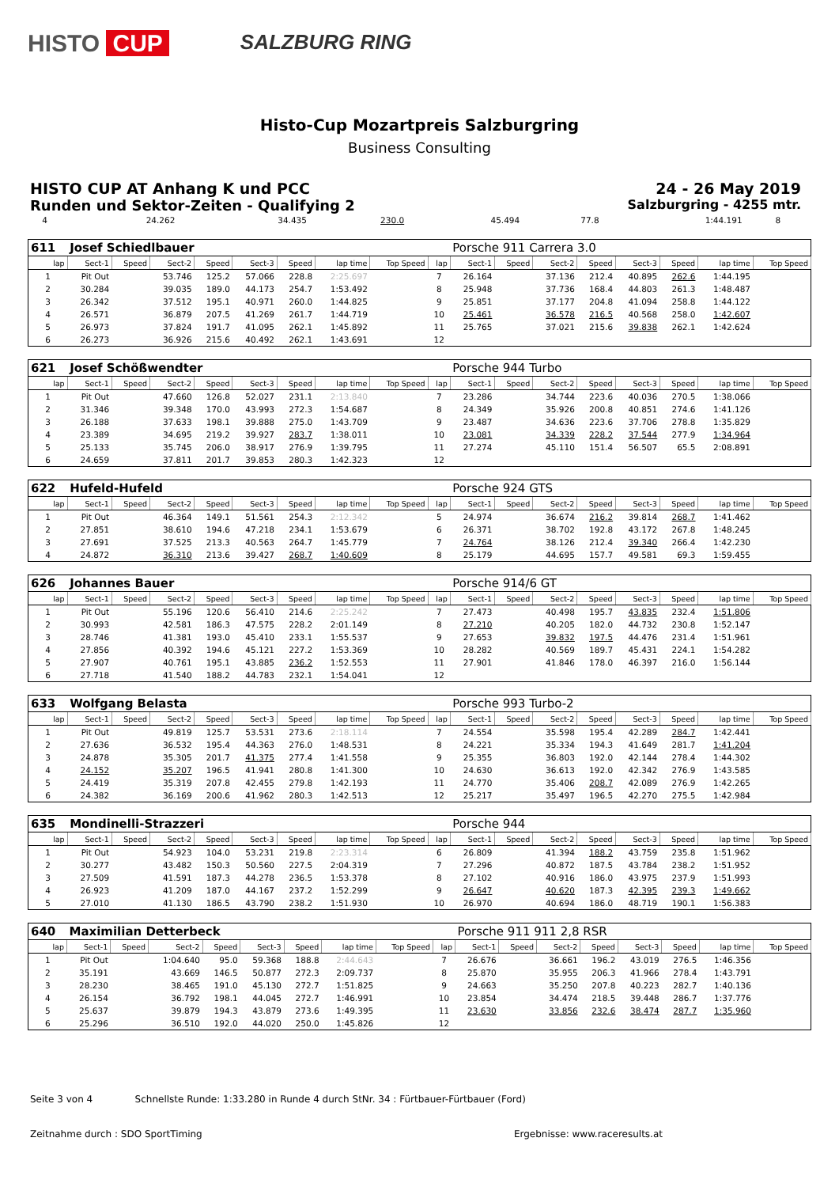HISTO CUP
SALZBURG RING
Histo-Cup Mozartpreis Salzburgring
Business Consulting
HISTO CUP AT Anhang K und PCC 24 - 26 May 2019
Runden und Sektor-Zeiten - Qualifying 2
Salzburgring - 4255 mtr.
| 4 | 24.262 | | 34.435 | 230.0 | 45.494 | 77.8 | 1:44.191 | | 8 | |
| 611 | Josef Schiedlbauer | | | | | | | | | Porsche 911 Carrera 3.0 | | | | | | | |
| lap | Sect-1 | Speed | Sect-2 | Speed | Sect-3 | Speed | lap time | Top Speed | lap | Sect-1 | Speed | Sect-2 | Speed | Sect-3 | Speed | lap time | Top Speed |
| 1 | Pit Out | | 53.746 | 125.2 | 57.066 | 228.8 | 2:25.697 | | 7 | 26.164 | | 37.136 | 212.4 | 40.895 | 262.6 | 1:44.195 | |
| 2 | 30.284 | | 39.035 | 189.0 | 44.173 | 254.7 | 1:53.492 | | 8 | 25.948 | | 37.736 | 168.4 | 44.803 | 261.3 | 1:48.487 | |
| 3 | 26.342 | | 37.512 | 195.1 | 40.971 | 260.0 | 1:44.825 | | 9 | 25.851 | | 37.177 | 204.8 | 41.094 | 258.8 | 1:44.122 | |
| 4 | 26.571 | | 36.879 | 207.5 | 41.269 | 261.7 | 1:44.719 | | 10 | 25.461 | | 36.578 | 216.5 | 40.568 | 258.0 | 1:42.607 | |
| 5 | 26.973 | | 37.824 | 191.7 | 41.095 | 262.1 | 1:45.892 | | 11 | 25.765 | | 37.021 | 215.6 | 39.838 | 262.1 | 1:42.624 | |
| 6 | 26.273 | | 36.926 | 215.6 | 40.492 | 262.1 | 1:43.691 | | 12 | | | | | | | | |
| 621 | Josef Schößwendter | | | | | | | | | Porsche 944 Turbo | | | | | | | |
| lap | Sect-1 | Speed | Sect-2 | Speed | Sect-3 | Speed | lap time | Top Speed | lap | Sect-1 | Speed | Sect-2 | Speed | Sect-3 | Speed | lap time | Top Speed |
| 1 | Pit Out | | 47.660 | 126.8 | 52.027 | 231.1 | 2:13.840 | | 7 | 23.286 | | 34.744 | 223.6 | 40.036 | 270.5 | 1:38.066 | |
| 2 | 31.346 | | 39.348 | 170.0 | 43.993 | 272.3 | 1:54.687 | | 8 | 24.349 | | 35.926 | 200.8 | 40.851 | 274.6 | 1:41.126 | |
| 3 | 26.188 | | 37.633 | 198.1 | 39.888 | 275.0 | 1:43.709 | | 9 | 23.487 | | 34.636 | 223.6 | 37.706 | 278.8 | 1:35.829 | |
| 4 | 23.389 | | 34.695 | 219.2 | 39.927 | 283.7 | 1:38.011 | | 10 | 23.081 | | 34.339 | 228.2 | 37.544 | 277.9 | 1:34.964 | |
| 5 | 25.133 | | 35.745 | 206.0 | 38.917 | 276.9 | 1:39.795 | | 11 | 27.274 | | 45.110 | 151.4 | 56.507 | 65.5 | 2:08.891 | |
| 6 | 24.659 | | 37.811 | 201.7 | 39.853 | 280.3 | 1:42.323 | | 12 | | | | | | | | |
| 622 | Hufeld-Hufeld | | | | | | | | | Porsche 924 GTS | | | | | | | |
| lap | Sect-1 | Speed | Sect-2 | Speed | Sect-3 | Speed | lap time | Top Speed | lap | Sect-1 | Speed | Sect-2 | Speed | Sect-3 | Speed | lap time | Top Speed |
| 1 | Pit Out | | 46.364 | 149.1 | 51.561 | 254.3 | 2:12.342 | | 5 | 24.974 | | 36.674 | 216.2 | 39.814 | 268.7 | 1:41.462 | |
| 2 | 27.851 | | 38.610 | 194.6 | 47.218 | 234.1 | 1:53.679 | | 6 | 26.371 | | 38.702 | 192.8 | 43.172 | 267.8 | 1:48.245 | |
| 3 | 27.691 | | 37.525 | 213.3 | 40.563 | 264.7 | 1:45.779 | | 7 | 24.764 | | 38.126 | 212.4 | 39.340 | 266.4 | 1:42.230 | |
| 4 | 24.872 | | 36.310 | 213.6 | 39.427 | 268.7 | 1:40.609 | | 8 | 25.179 | | 44.695 | 157.7 | 49.581 | 69.3 | 1:59.455 | |
| 626 | Johannes Bauer | | | | | | | | | Porsche 914/6 GT | | | | | | | |
| lap | Sect-1 | Speed | Sect-2 | Speed | Sect-3 | Speed | lap time | Top Speed | lap | Sect-1 | Speed | Sect-2 | Speed | Sect-3 | Speed | lap time | Top Speed |
| 1 | Pit Out | | 55.196 | 120.6 | 56.410 | 214.6 | 2:25.242 | | 7 | 27.473 | | 40.498 | 195.7 | 43.835 | 232.4 | 1:51.806 | |
| 2 | 30.993 | | 42.581 | 186.3 | 47.575 | 228.2 | 2:01.149 | | 8 | 27.210 | | 40.205 | 182.0 | 44.732 | 230.8 | 1:52.147 | |
| 3 | 28.746 | | 41.381 | 193.0 | 45.410 | 233.1 | 1:55.537 | | 9 | 27.653 | | 39.832 | 197.5 | 44.476 | 231.4 | 1:51.961 | |
| 4 | 27.856 | | 40.392 | 194.6 | 45.121 | 227.2 | 1:53.369 | | 10 | 28.282 | | 40.569 | 189.7 | 45.431 | 224.1 | 1:54.282 | |
| 5 | 27.907 | | 40.761 | 195.1 | 43.885 | 236.2 | 1:52.553 | | 11 | 27.901 | | 41.846 | 178.0 | 46.397 | 216.0 | 1:56.144 | |
| 6 | 27.718 | | 41.540 | 188.2 | 44.783 | 232.1 | 1:54.041 | | 12 | | | | | | | | |
| 633 | Wolfgang Belasta | | | | | | | | | Porsche 993 Turbo-2 | | | | | | | |
| lap | Sect-1 | Speed | Sect-2 | Speed | Sect-3 | Speed | lap time | Top Speed | lap | Sect-1 | Speed | Sect-2 | Speed | Sect-3 | Speed | lap time | Top Speed |
| 1 | Pit Out | | 49.819 | 125.7 | 53.531 | 273.6 | 2:18.114 | | 7 | 24.554 | | 35.598 | 195.4 | 42.289 | 284.7 | 1:42.441 | |
| 2 | 27.636 | | 36.532 | 195.4 | 44.363 | 276.0 | 1:48.531 | | 8 | 24.221 | | 35.334 | 194.3 | 41.649 | 281.7 | 1:41.204 | |
| 3 | 24.878 | | 35.305 | 201.7 | 41.375 | 277.4 | 1:41.558 | | 9 | 25.355 | | 36.803 | 192.0 | 42.144 | 278.4 | 1:44.302 | |
| 4 | 24.152 | | 35.207 | 196.5 | 41.941 | 280.8 | 1:41.300 | | 10 | 24.630 | | 36.613 | 192.0 | 42.342 | 276.9 | 1:43.585 | |
| 5 | 24.419 | | 35.319 | 207.8 | 42.455 | 279.8 | 1:42.193 | | 11 | 24.770 | | 35.406 | 208.7 | 42.089 | 276.9 | 1:42.265 | |
| 6 | 24.382 | | 36.169 | 200.6 | 41.962 | 280.3 | 1:42.513 | | 12 | 25.217 | | 35.497 | 196.5 | 42.270 | 275.5 | 1:42.984 | |
| 635 | Mondinelli-Strazzeri | | | | | | | | | Porsche 944 | | | | | | | |
| lap | Sect-1 | Speed | Sect-2 | Speed | Sect-3 | Speed | lap time | Top Speed | lap | Sect-1 | Speed | Sect-2 | Speed | Sect-3 | Speed | lap time | Top Speed |
| 1 | Pit Out | | 54.923 | 104.0 | 53.231 | 219.8 | 2:23.314 | | 6 | 26.809 | | 41.394 | 188.2 | 43.759 | 235.8 | 1:51.962 | |
| 2 | 30.277 | | 43.482 | 150.3 | 50.560 | 227.5 | 2:04.319 | | 7 | 27.296 | | 40.872 | 187.5 | 43.784 | 238.2 | 1:51.952 | |
| 3 | 27.509 | | 41.591 | 187.3 | 44.278 | 236.5 | 1:53.378 | | 8 | 27.102 | | 40.916 | 186.0 | 43.975 | 237.9 | 1:51.993 | |
| 4 | 26.923 | | 41.209 | 187.0 | 44.167 | 237.2 | 1:52.299 | | 9 | 26.647 | | 40.620 | 187.3 | 42.395 | 239.3 | 1:49.662 | |
| 5 | 27.010 | | 41.130 | 186.5 | 43.790 | 238.2 | 1:51.930 | | 10 | 26.970 | | 40.694 | 186.0 | 48.719 | 190.1 | 1:56.383 | |
| 640 | Maximilian Detterbeck | | | | | | | | | Porsche 911 911 2,8 RSR | | | | | | | |
| lap | Sect-1 | Speed | Sect-2 | Speed | Sect-3 | Speed | lap time | Top Speed | lap | Sect-1 | Speed | Sect-2 | Speed | Sect-3 | Speed | lap time | Top Speed |
| 1 | Pit Out | | 1:04.640 | 95.0 | 59.368 | 188.8 | 2:44.643 | | 7 | 26.676 | | 36.661 | 196.2 | 43.019 | 276.5 | 1:46.356 | |
| 2 | 35.191 | | 43.669 | 146.5 | 50.877 | 272.3 | 2:09.737 | | 8 | 25.870 | | 35.955 | 206.3 | 41.966 | 278.4 | 1:43.791 | |
| 3 | 28.230 | | 38.465 | 191.0 | 45.130 | 272.7 | 1:51.825 | | 9 | 24.663 | | 35.250 | 207.8 | 40.223 | 282.7 | 1:40.136 | |
| 4 | 26.154 | | 36.792 | 198.1 | 44.045 | 272.7 | 1:46.991 | | 10 | 23.854 | | 34.474 | 218.5 | 39.448 | 286.7 | 1:37.776 | |
| 5 | 25.637 | | 39.879 | 194.3 | 43.879 | 273.6 | 1:49.395 | | 11 | 23.630 | | 33.856 | 232.6 | 38.474 | 287.7 | 1:35.960 | |
| 6 | 25.296 | | 36.510 | 192.0 | 44.020 | 250.0 | 1:45.826 | | 12 | | | | | | | | |
Seite 3 von 4 Schnellste Runde: 1:33.280 in Runde 4 durch StNr. 34 : Fürtbauer-Fürtbauer (Ford)
Zeitnahme durch : SDO SportTiming Ergebnisse: www.raceresults.at